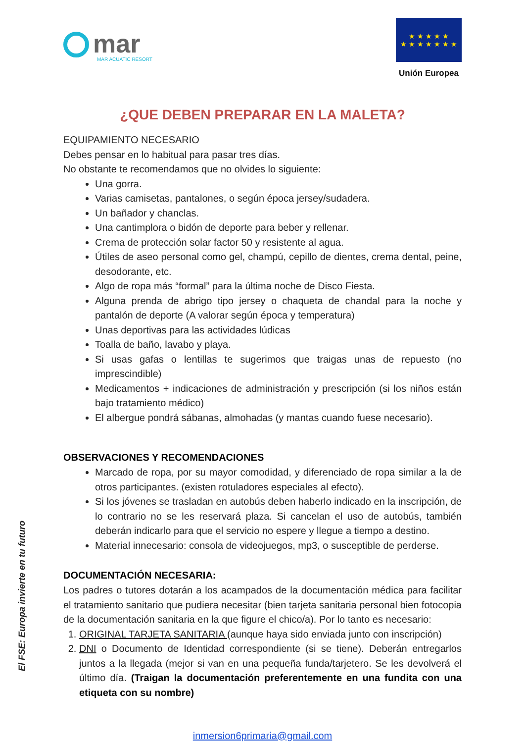El FSE: Europa invierte en tu futuro
mar
MAR ACUATIC RESORT
★ ★ ★ ★ ★
★ ★ ★ ★ ★ ★ ★
Unión Europea
¿QUE DEBEN PREPARAR EN LA MALETA?
EQUIPAMIENTO NECESARIO
Debes pensar en lo habitual para pasar tres días.
No obstante te recomendamos que no olvides lo siguiente:
Una gorra.
Varias camisetas, pantalones, o según época jersey/sudadera.
Un bañador y chanclas.
Una cantimplora o bidón de deporte para beber y rellenar.
Crema de protección solar factor 50 y resistente al agua.
Útiles de aseo personal como gel, champú, cepillo de dientes, crema dental, peine, desodorante, etc.
Algo de ropa más “formal” para la última noche de Disco Fiesta.
Alguna prenda de abrigo tipo jersey o chaqueta de chandal para la noche y pantalón de deporte (A valorar según época y temperatura)
Unas deportivas para las actividades lúdicas
Toalla de baño, lavabo y playa.
Si usas gafas o lentillas te sugerimos que traigas unas de repuesto (no imprescindible)
Medicamentos + indicaciones de administración y prescripción (si los niños están bajo tratamiento médico)
El albergue pondrá sábanas, almohadas (y mantas cuando fuese necesario).
OBSERVACIONES Y RECOMENDACIONES
Marcado de ropa, por su mayor comodidad, y diferenciado de ropa similar a la de otros participantes. (existen rotuladores especiales al efecto).
Si los jóvenes se trasladan en autobús deben haberlo indicado en la inscripción, de lo contrario no se les reservará plaza. Si cancelan el uso de autobús, también deberán indicarlo para que el servicio no espere y llegue a tiempo a destino.
Material innecesario: consola de videojuegos, mp3, o susceptible de perderse.
DOCUMENTACIÓN NECESARIA:
Los padres o tutores dotarán a los acampados de la documentación médica para facilitar el tratamiento sanitario que pudiera necesitar (bien tarjeta sanitaria personal bien fotocopia de la documentación sanitaria en la que figure el chico/a). Por lo tanto es necesario:
1. ORIGINAL TARJETA SANITARIA (aunque haya sido enviada junto con inscripción)
2. DNI o Documento de Identidad correspondiente (si se tiene). Deberán entregarlos juntos a la llegada (mejor si van en una pequeña funda/tarjetero. Se les devolverá el último día. (Traigan la documentación preferentemente en una fundita con una etiqueta con su nombre)
inmersion6primaria@gmail.com